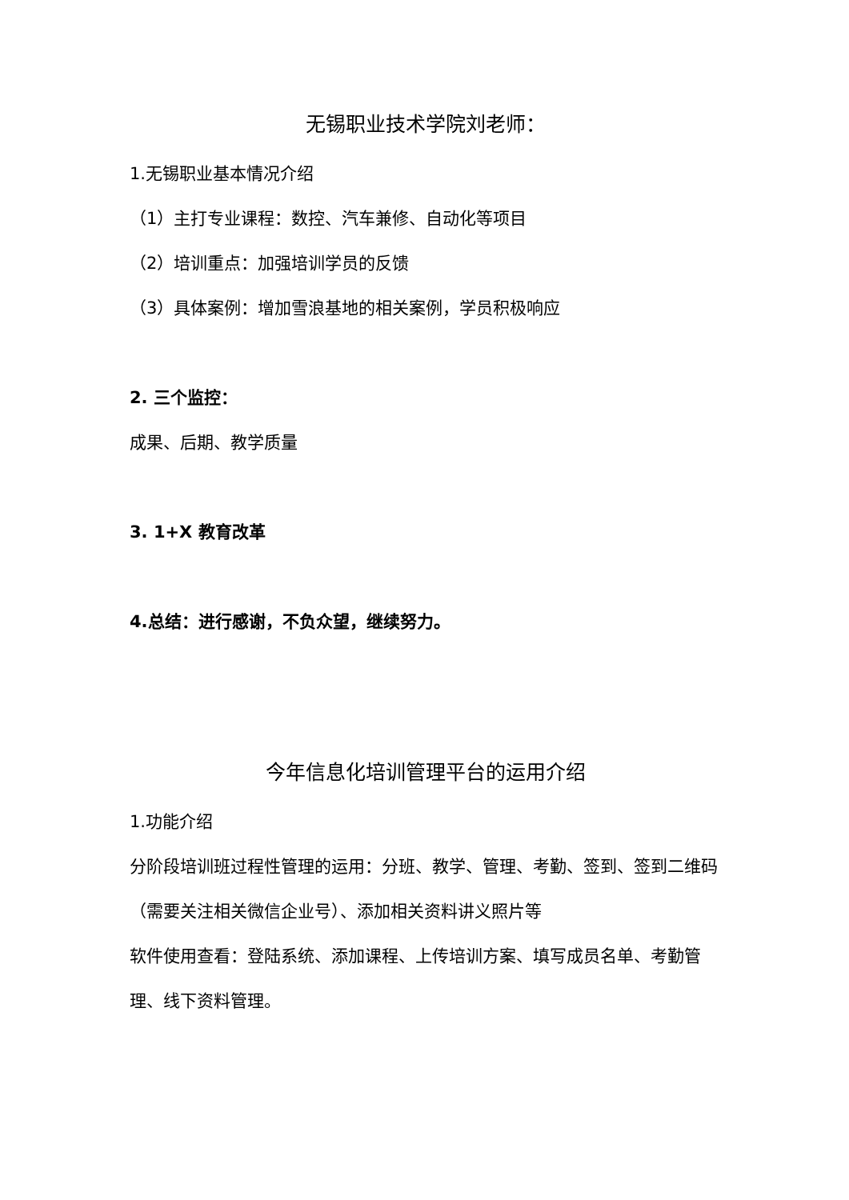无锡职业技术学院刘老师：
1.无锡职业基本情况介绍
（1）主打专业课程：数控、汽车兼修、自动化等项目
（2）培训重点：加强培训学员的反馈
（3）具体案例：增加雪浪基地的相关案例，学员积极响应
2. 三个监控：
成果、后期、教学质量
3. 1+X 教育改革
4.总结：进行感谢，不负众望，继续努力。
今年信息化培训管理平台的运用介绍
1.功能介绍
分阶段培训班过程性管理的运用：分班、教学、管理、考勤、签到、签到二维码（需要关注相关微信企业号）、添加相关资料讲义照片等
软件使用查看：登陆系统、添加课程、上传培训方案、填写成员名单、考勤管理、线下资料管理。